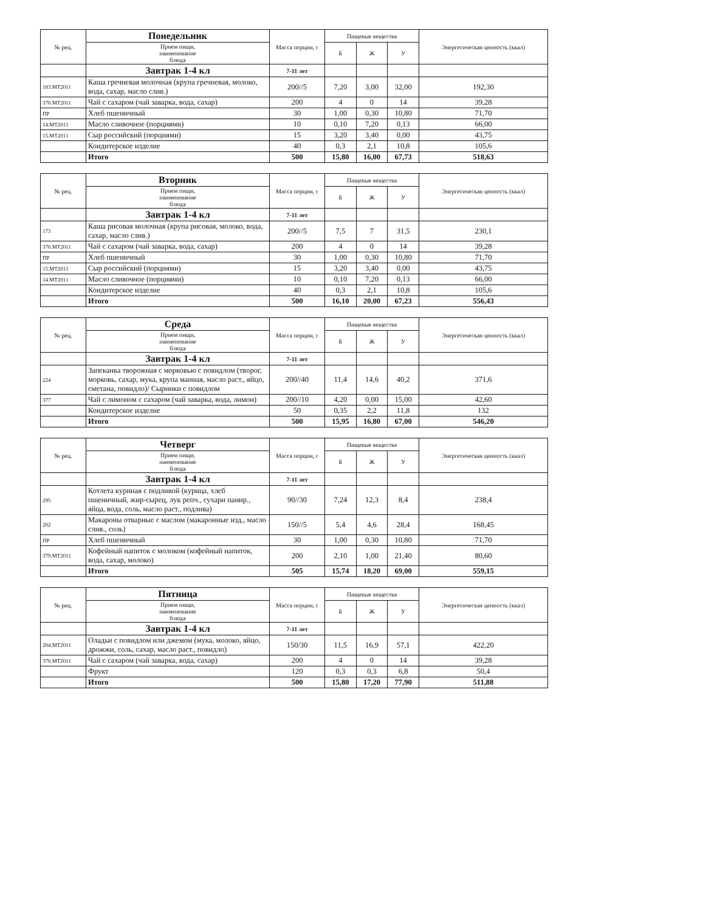| № рец. | Понедельник | Масса порции, г | Пищевые вещества | | | Энергетическая ценность (ккал) |
| --- | --- | --- | --- | --- | --- | --- |
| | Прием пищи, наименование блюда | | Б | Ж | У | |
| | Завтрак 1-4 кл | 7-11 лет | | | | |
| 183.МТ2011 | Каша гречневая молочная (крупа гречневая, молоко, вода, сахар, масло слив.) | 200//5 | 7,20 | 3,00 | 32,00 | 192,30 |
| 376.МТ2011 | Чай с сахаром (чай заварка, вода, сахар) | 200 | 4 | 0 | 14 | 39,28 |
| ПР | Хлеб пшеничный | 30 | 1,00 | 0,30 | 10,80 | 71,70 |
| 14.МТ2011 | Масло сливочное (порциями) | 10 | 0,10 | 7,20 | 0,13 | 66,00 |
| 15.МТ2011 | Сыр российский (порциями) | 15 | 3,20 | 3,40 | 0,00 | 43,75 |
| | Кондитерское изделие | 40 | 0,3 | 2,1 | 10,8 | 105,6 |
| | Итого | 500 | 15,80 | 16,00 | 67,73 | 518,63 |
| № рец. | Вторник | Масса порции, г | Пищевые вещества | | | Энергетическая ценность (ккал) |
| --- | --- | --- | --- | --- | --- | --- |
| | Прием пищи, наименование блюда | | Б | Ж | У | |
| | Завтрак 1-4 кл | 7-11 лет | | | | |
| 173 | Каша рисовая молочная (крупа рисовая, молоко, вода, сахар, масло слив.) | 200//5 | 7,5 | 7 | 31,5 | 230,1 |
| 376.МТ2011 | Чай с сахаром (чай заварка, вода, сахар) | 200 | 4 | 0 | 14 | 39,28 |
| ПР | Хлеб пшеничный | 30 | 1,00 | 0,30 | 10,80 | 71,70 |
| 15.МТ2011 | Сыр российский (порциями) | 15 | 3,20 | 3,40 | 0,00 | 43,75 |
| 14.МТ2011 | Масло сливочное (порциями) | 10 | 0,10 | 7,20 | 0,13 | 66,00 |
| | Кондитерское изделие | 40 | 0,3 | 2,1 | 10,8 | 105,6 |
| | Итого | 500 | 16,10 | 20,00 | 67,23 | 556,43 |
| № рец. | Среда | Масса порции, г | Пищевые вещества | | | Энергетическая ценность (ккал) |
| --- | --- | --- | --- | --- | --- | --- |
| | Прием пищи, наименование блюда | | Б | Ж | У | |
| | Завтрак 1-4 кл | 7-11 лет | | | | |
| 224 | Запеканка творожная с морковью с повидлом (творог, морковь, сахар, мука, крупа манная, масло раст., яйцо, сметана, повидло)/ Сырники с повидлом | 200//40 | 11,4 | 14,6 | 40,2 | 371,6 |
| 377 | Чай с лимоном с сахаром (чай заварка, вода, лимон) | 200//10 | 4,20 | 0,00 | 15,00 | 42,60 |
| | Кондитерское изделие | 50 | 0,35 | 2,2 | 11,8 | 132 |
| | Итого | 500 | 15,95 | 16,80 | 67,00 | 546,20 |
| № рец. | Четверг | Масса порции, г | Пищевые вещества | | | Энергетическая ценность (ккал) |
| --- | --- | --- | --- | --- | --- | --- |
| | Прием пищи, наименование блюда | | Б | Ж | У | |
| | Завтрак 1-4 кл | 7-11 лет | | | | |
| 295 | Котлета куриная с подливой (курица, хлеб пшеничный, жир-сырец, лук репч., сухари панир., яйца, вода, соль, масло раст., подлива) | 90//30 | 7,24 | 12,3 | 8,4 | 238,4 |
| 202 | Макароны отварные с маслом (макаронные изд., масло слив., соль) | 150//5 | 5,4 | 4,6 | 28,4 | 168,45 |
| ПР | Хлеб пшеничный | 30 | 1,00 | 0,30 | 10,80 | 71,70 |
| 379.МТ2011 | Кофейный напиток с молоком (кофейный напиток, вода, сахар, молоко) | 200 | 2,10 | 1,00 | 21,40 | 80,60 |
| | Итого | 505 | 15,74 | 18,20 | 69,00 | 559,15 |
| № рец. | Пятница | Масса порции, г | Пищевые вещества | | | Энергетическая ценность (ккал) |
| --- | --- | --- | --- | --- | --- | --- |
| | Прием пищи, наименование блюда | | Б | Ж | У | |
| | Завтрак 1-4 кл | 7-11 лет | | | | |
| 204.МТ2011 | Оладьи с повидлом или джемом (мука, молоко, яйцо, дрожжи, соль, сахар, масло раст., повидло) | 150/30 | 11,5 | 16,9 | 57,1 | 422,20 |
| 376.МТ2011 | Чай с сахаром (чай заварка, вода, сахар) | 200 | 4 | 0 | 14 | 39,28 |
| | Фрукт | 120 | 0,3 | 0,3 | 6,8 | 50,4 |
| | Итого | 500 | 15,80 | 17,20 | 77,90 | 511,88 |